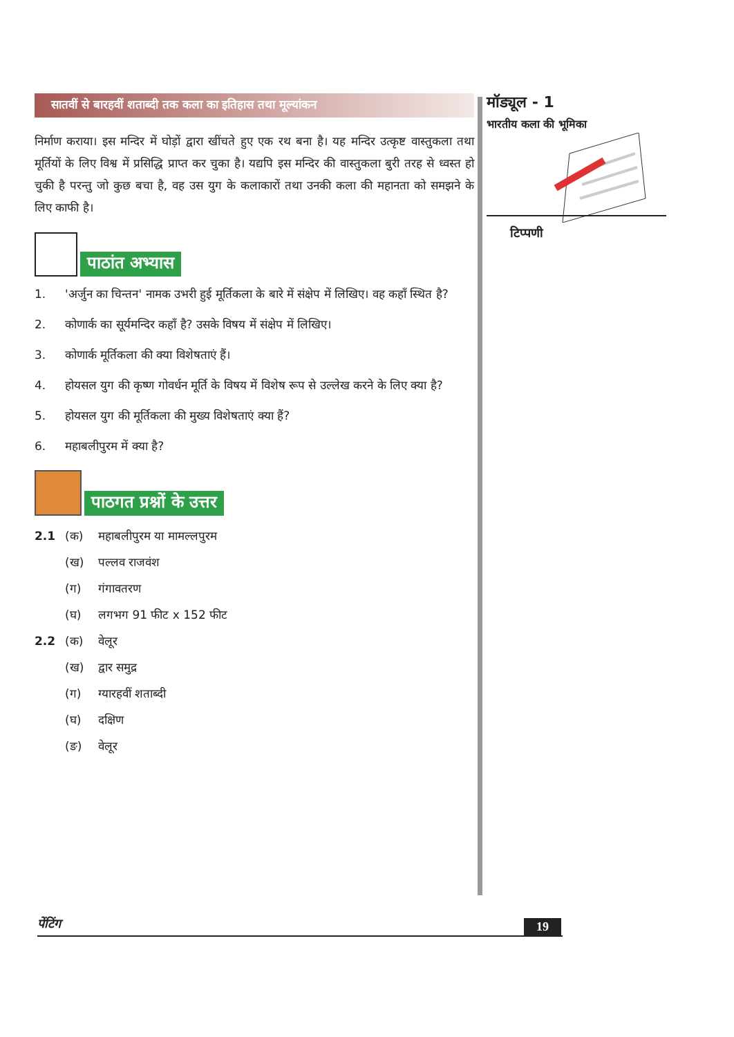सातवीं से बारहवीं शताब्दी तक कला का इतिहास तथा मूल्यांकन
निर्माण कराया। इस मन्दिर में घोड़ों द्वारा खींचते हुए एक रथ बना है। यह मन्दिर उत्कृष्ट वास्तुकला तथा मूर्तियों के लिए विश्व में प्रसिद्धि प्राप्त कर चुका है। यद्यपि इस मन्दिर की वास्तुकला बुरी तरह से ध्वस्त हो चुकी है परन्तु जो कुछ बचा है, वह उस युग के कलाकारों तथा उनकी कला की महानता को समझने के लिए काफी है।
पाठांत अभ्यास
1. 'अर्जुन का चिन्तन' नामक उभरी हुई मूर्तिकला के बारे में संक्षेप में लिखिए। वह कहाँ स्थित है?
2. कोणार्क का सूर्यमन्दिर कहाँ है? उसके विषय में संक्षेप में लिखिए।
3. कोणार्क मूर्तिकला की क्या विशेषताएं हैं।
4. होयसल युग की कृष्ण गोवर्धन मूर्ति के विषय में विशेष रूप से उल्लेख करने के लिए क्या है?
5. होयसल युग की मूर्तिकला की मुख्य विशेषताएं क्या हैं?
6. महाबलीपुरम में क्या है?
पाठगत प्रश्नों के उत्तर
2.1 (क) महाबलीपुरम या मामल्लपुरम
(ख) पल्लव राजवंश
(ग) गंगावतरण
(घ) लगभग 91 फीट x 152 फीट
2.2 (क) वेलूर
(ख) द्वार समुद्र
(ग) ग्यारहवीं शताब्दी
(घ) दक्षिण
(ङ) वेलूर
मॉड्यूल - 1
भारतीय कला की भूमिका
टिप्पणी
पेंटिंग 19